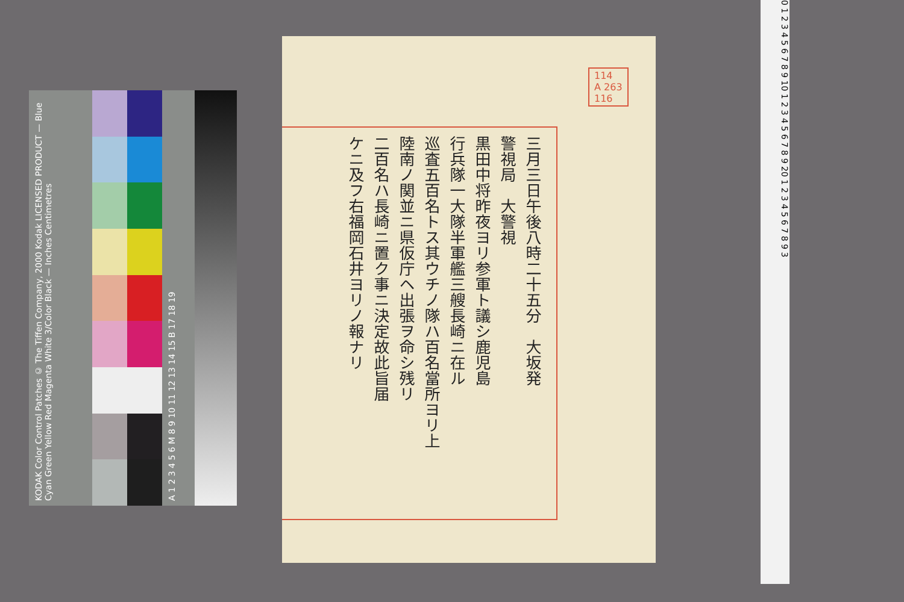KODAK Color Control Patches © The Tiffen Company, 2000 Kodak LICENSED PRODUCT — Blue Cyan Green Yellow Red Magenta White 3/Color Black — Inches Centimetres
A 1 2 3 4 5 6 M 8 9 10 11 12 13 14 15 B 17 18 19
114
A 263
116
三月三日午後八時二十五分　大坂発
警視局　大警視
黒田中将昨夜ヨリ参軍ト議シ鹿児島
行兵隊一大隊半軍艦三艘長崎ニ在ル
巡査五百名トス其ウチノ隊ハ百名當所ヨリ上
陸南ノ関並ニ県仮庁ヘ出張ヲ命シ残リ
二百名ハ長崎ニ置ク事ニ決定故此旨届
ケニ及フ右福岡石井ヨリノ報ナリ
0 1 2 3 4 5 6 7 8 9 10 1 2 3 4 5 6 7 8 9 20 1 2 3 4 5 6 7 8 9 3